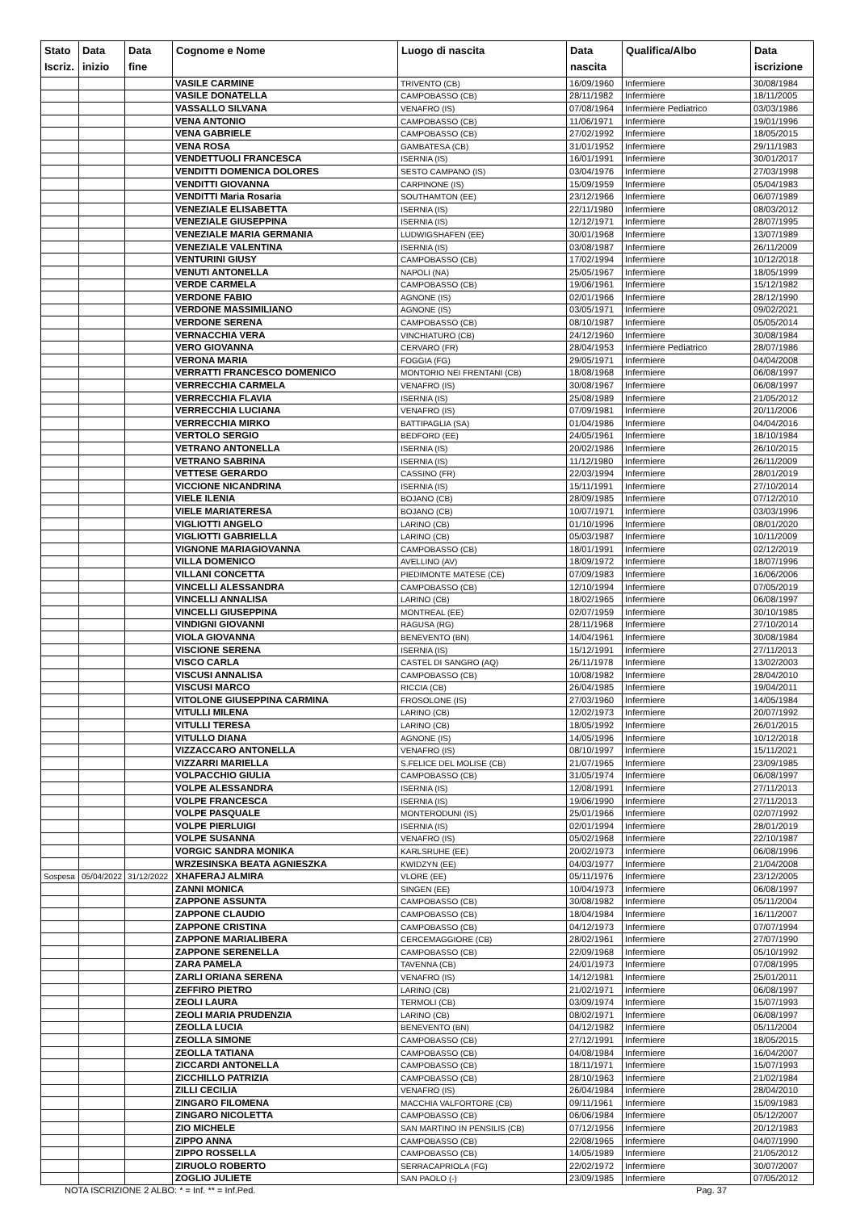| Stato Iscriz. | Data inizio | Data fine | Cognome e Nome | Luogo di nascita | Data nascita | Qualifica/Albo | Data iscrizione |
| --- | --- | --- | --- | --- | --- | --- | --- |
| | | | VASILE CARMINE | TRIVENTO (CB) | 16/09/1960 | Infermiere | 30/08/1984 |
| | | | VASILE DONATELLA | CAMPOBASSO (CB) | 28/11/1982 | Infermiere | 18/11/2005 |
| | | | VASSALLO SILVANA | VENAFRO (IS) | 07/08/1964 | Infermiere Pediatrico | 03/03/1986 |
| | | | VENA ANTONIO | CAMPOBASSO (CB) | 11/06/1971 | Infermiere | 19/01/1996 |
| | | | VENA GABRIELE | CAMPOBASSO (CB) | 27/02/1992 | Infermiere | 18/05/2015 |
| | | | VENA ROSA | GAMBATESA (CB) | 31/01/1952 | Infermiere | 29/11/1983 |
| | | | VENDETTUOLI FRANCESCA | ISERNIA (IS) | 16/01/1991 | Infermiere | 30/01/2017 |
| | | | VENDITTI DOMENICA DOLORES | SESTO CAMPANO (IS) | 03/04/1976 | Infermiere | 27/03/1998 |
| | | | VENDITTI GIOVANNA | CARPINONE (IS) | 15/09/1959 | Infermiere | 05/04/1983 |
| | | | VENDITTI Maria Rosaria | SOUTHAMTON (EE) | 23/12/1966 | Infermiere | 06/07/1989 |
| | | | VENEZIALE ELISABETTA | ISERNIA (IS) | 22/11/1980 | Infermiere | 08/03/2012 |
| | | | VENEZIALE GIUSEPPINA | ISERNIA (IS) | 12/12/1971 | Infermiere | 28/07/1995 |
| | | | VENEZIALE MARIA GERMANIA | LUDWIGSHAFEN (EE) | 30/01/1968 | Infermiere | 13/07/1989 |
| | | | VENEZIALE VALENTINA | ISERNIA (IS) | 03/08/1987 | Infermiere | 26/11/2009 |
| | | | VENTURINI GIUSY | CAMPOBASSO (CB) | 17/02/1994 | Infermiere | 10/12/2018 |
| | | | VENUTI ANTONELLA | NAPOLI (NA) | 25/05/1967 | Infermiere | 18/05/1999 |
| | | | VERDE CARMELA | CAMPOBASSO (CB) | 19/06/1961 | Infermiere | 15/12/1982 |
| | | | VERDONE FABIO | AGNONE (IS) | 02/01/1966 | Infermiere | 28/12/1990 |
| | | | VERDONE MASSIMILIANO | AGNONE (IS) | 03/05/1971 | Infermiere | 09/02/2021 |
| | | | VERDONE SERENA | CAMPOBASSO (CB) | 08/10/1987 | Infermiere | 05/05/2014 |
| | | | VERNACCHIA VERA | VINCHIATURO (CB) | 24/12/1960 | Infermiere | 30/08/1984 |
| | | | VERO GIOVANNA | CERVARO (FR) | 28/04/1953 | Infermiere Pediatrico | 28/07/1986 |
| | | | VERONA MARIA | FOGGIA (FG) | 29/05/1971 | Infermiere | 04/04/2008 |
| | | | VERRATTI FRANCESCO DOMENICO | MONTORIO NEI FRENTANI (CB) | 18/08/1968 | Infermiere | 06/08/1997 |
| | | | VERRECCHIA CARMELA | VENAFRO (IS) | 30/08/1967 | Infermiere | 06/08/1997 |
| | | | VERRECCHIA FLAVIA | ISERNIA (IS) | 25/08/1989 | Infermiere | 21/05/2012 |
| | | | VERRECCHIA LUCIANA | VENAFRO (IS) | 07/09/1981 | Infermiere | 20/11/2006 |
| | | | VERRECCHIA MIRKO | BATTIPAGLIA (SA) | 01/04/1986 | Infermiere | 04/04/2016 |
| | | | VERTOLO SERGIO | BEDFORD (EE) | 24/05/1961 | Infermiere | 18/10/1984 |
| | | | VETRANO ANTONELLA | ISERNIA (IS) | 20/02/1986 | Infermiere | 26/10/2015 |
| | | | VETRANO SABRINA | ISERNIA (IS) | 11/12/1980 | Infermiere | 26/11/2009 |
| | | | VETTESE GERARDO | CASSINO (FR) | 22/03/1994 | Infermiere | 28/01/2019 |
| | | | VICCIONE NICANDRINA | ISERNIA (IS) | 15/11/1991 | Infermiere | 27/10/2014 |
| | | | VIELE ILENIA | BOJANO (CB) | 28/09/1985 | Infermiere | 07/12/2010 |
| | | | VIELE MARIATERESA | BOJANO (CB) | 10/07/1971 | Infermiere | 03/03/1996 |
| | | | VIGLIOTTI ANGELO | LARINO (CB) | 01/10/1996 | Infermiere | 08/01/2020 |
| | | | VIGLIOTTI GABRIELLA | LARINO (CB) | 05/03/1987 | Infermiere | 10/11/2009 |
| | | | VIGNONE MARIAGIOVANNA | CAMPOBASSO (CB) | 18/01/1991 | Infermiere | 02/12/2019 |
| | | | VILLA DOMENICO | AVELLINO (AV) | 18/09/1972 | Infermiere | 18/07/1996 |
| | | | VILLANI CONCETTA | PIEDIMONTE MATESE (CE) | 07/09/1983 | Infermiere | 16/06/2006 |
| | | | VINCELLI ALESSANDRA | CAMPOBASSO (CB) | 12/10/1994 | Infermiere | 07/05/2019 |
| | | | VINCELLI ANNALISA | LARINO (CB) | 18/02/1965 | Infermiere | 06/08/1997 |
| | | | VINCELLI GIUSEPPINA | MONTREAL (EE) | 02/07/1959 | Infermiere | 30/10/1985 |
| | | | VINDIGNI GIOVANNI | RAGUSA (RG) | 28/11/1968 | Infermiere | 27/10/2014 |
| | | | VIOLA GIOVANNA | BENEVENTO (BN) | 14/04/1961 | Infermiere | 30/08/1984 |
| | | | VISCIONE SERENA | ISERNIA (IS) | 15/12/1991 | Infermiere | 27/11/2013 |
| | | | VISCO CARLA | CASTEL DI SANGRO (AQ) | 26/11/1978 | Infermiere | 13/02/2003 |
| | | | VISCUSI ANNALISA | CAMPOBASSO (CB) | 10/08/1982 | Infermiere | 28/04/2010 |
| | | | VISCUSI MARCO | RICCIA (CB) | 26/04/1985 | Infermiere | 19/04/2011 |
| | | | VITOLONE GIUSEPPINA CARMINA | FROSOLONE (IS) | 27/03/1960 | Infermiere | 14/05/1984 |
| | | | VITULLI MILENA | LARINO (CB) | 12/02/1973 | Infermiere | 20/07/1992 |
| | | | VITULLI TERESA | LARINO (CB) | 18/05/1992 | Infermiere | 26/01/2015 |
| | | | VITULLO DIANA | AGNONE (IS) | 14/05/1996 | Infermiere | 10/12/2018 |
| | | | VIZZACCARO ANTONELLA | VENAFRO (IS) | 08/10/1997 | Infermiere | 15/11/2021 |
| | | | VIZZARRI MARIELLA | S.FELICE DEL MOLISE (CB) | 21/07/1965 | Infermiere | 23/09/1985 |
| | | | VOLPACCHIO GIULIA | CAMPOBASSO (CB) | 31/05/1974 | Infermiere | 06/08/1997 |
| | | | VOLPE ALESSANDRA | ISERNIA (IS) | 12/08/1991 | Infermiere | 27/11/2013 |
| | | | VOLPE FRANCESCA | ISERNIA (IS) | 19/06/1990 | Infermiere | 27/11/2013 |
| | | | VOLPE PASQUALE | MONTERODUNI (IS) | 25/01/1966 | Infermiere | 02/07/1992 |
| | | | VOLPE PIERLUIGI | ISERNIA (IS) | 02/01/1994 | Infermiere | 28/01/2019 |
| | | | VOLPE SUSANNA | VENAFRO (IS) | 05/02/1968 | Infermiere | 22/10/1987 |
| | | | VORGIC SANDRA MONIKA | KARLSRUHE (EE) | 20/02/1973 | Infermiere | 06/08/1996 |
| | | | WRZESINSKA BEATA AGNIESZKA | KWIDZYN (EE) | 04/03/1977 | Infermiere | 21/04/2008 |
| Sospesa | 05/04/2022 | 31/12/2022 | XHAFERAJ ALMIRA | VLORE (EE) | 05/11/1976 | Infermiere | 23/12/2005 |
| | | | ZANNI MONICA | SINGEN (EE) | 10/04/1973 | Infermiere | 06/08/1997 |
| | | | ZAPPONE ASSUNTA | CAMPOBASSO (CB) | 30/08/1982 | Infermiere | 05/11/2004 |
| | | | ZAPPONE CLAUDIO | CAMPOBASSO (CB) | 18/04/1984 | Infermiere | 16/11/2007 |
| | | | ZAPPONE CRISTINA | CAMPOBASSO (CB) | 04/12/1973 | Infermiere | 07/07/1994 |
| | | | ZAPPONE MARIALIBERA | CERCEMAGGIORE (CB) | 28/02/1961 | Infermiere | 27/07/1990 |
| | | | ZAPPONE SERENELLA | CAMPOBASSO (CB) | 22/09/1968 | Infermiere | 05/10/1992 |
| | | | ZARA PAMELA | TAVENNA (CB) | 24/01/1973 | Infermiere | 07/08/1995 |
| | | | ZARLI ORIANA SERENA | VENAFRO (IS) | 14/12/1981 | Infermiere | 25/01/2011 |
| | | | ZEFFIRO PIETRO | LARINO (CB) | 21/02/1971 | Infermiere | 06/08/1997 |
| | | | ZEOLI LAURA | TERMOLI (CB) | 03/09/1974 | Infermiere | 15/07/1993 |
| | | | ZEOLI MARIA PRUDENZIA | LARINO (CB) | 08/02/1971 | Infermiere | 06/08/1997 |
| | | | ZEOLLA LUCIA | BENEVENTO (BN) | 04/12/1982 | Infermiere | 05/11/2004 |
| | | | ZEOLLA SIMONE | CAMPOBASSO (CB) | 27/12/1991 | Infermiere | 18/05/2015 |
| | | | ZEOLLA TATIANA | CAMPOBASSO (CB) | 04/08/1984 | Infermiere | 16/04/2007 |
| | | | ZICCARDI ANTONELLA | CAMPOBASSO (CB) | 18/11/1971 | Infermiere | 15/07/1993 |
| | | | ZICCHILLO PATRIZIA | CAMPOBASSO (CB) | 28/10/1963 | Infermiere | 21/02/1984 |
| | | | ZILLI CECILIA | VENAFRO (IS) | 26/04/1984 | Infermiere | 28/04/2010 |
| | | | ZINGARO FILOMENA | MACCHIA VALFORTORE (CB) | 09/11/1961 | Infermiere | 15/09/1983 |
| | | | ZINGARO NICOLETTA | CAMPOBASSO (CB) | 06/06/1984 | Infermiere | 05/12/2007 |
| | | | ZIO MICHELE | SAN MARTINO IN PENSILIS (CB) | 07/12/1956 | Infermiere | 20/12/1983 |
| | | | ZIPPO ANNA | CAMPOBASSO (CB) | 22/08/1965 | Infermiere | 04/07/1990 |
| | | | ZIPPO ROSSELLA | CAMPOBASSO (CB) | 14/05/1989 | Infermiere | 21/05/2012 |
| | | | ZIRUOLO ROBERTO | SERRACAPRIOLA (FG) | 22/02/1972 | Infermiere | 30/07/2007 |
| | | | ZOGLIO JULIETE | SAN PAOLO (-) | 23/09/1985 | Infermiere | 07/05/2012 |
NOTA ISCRIZIONE 2 ALBO: * = Inf. ** = Inf.Ped. Pag. 37